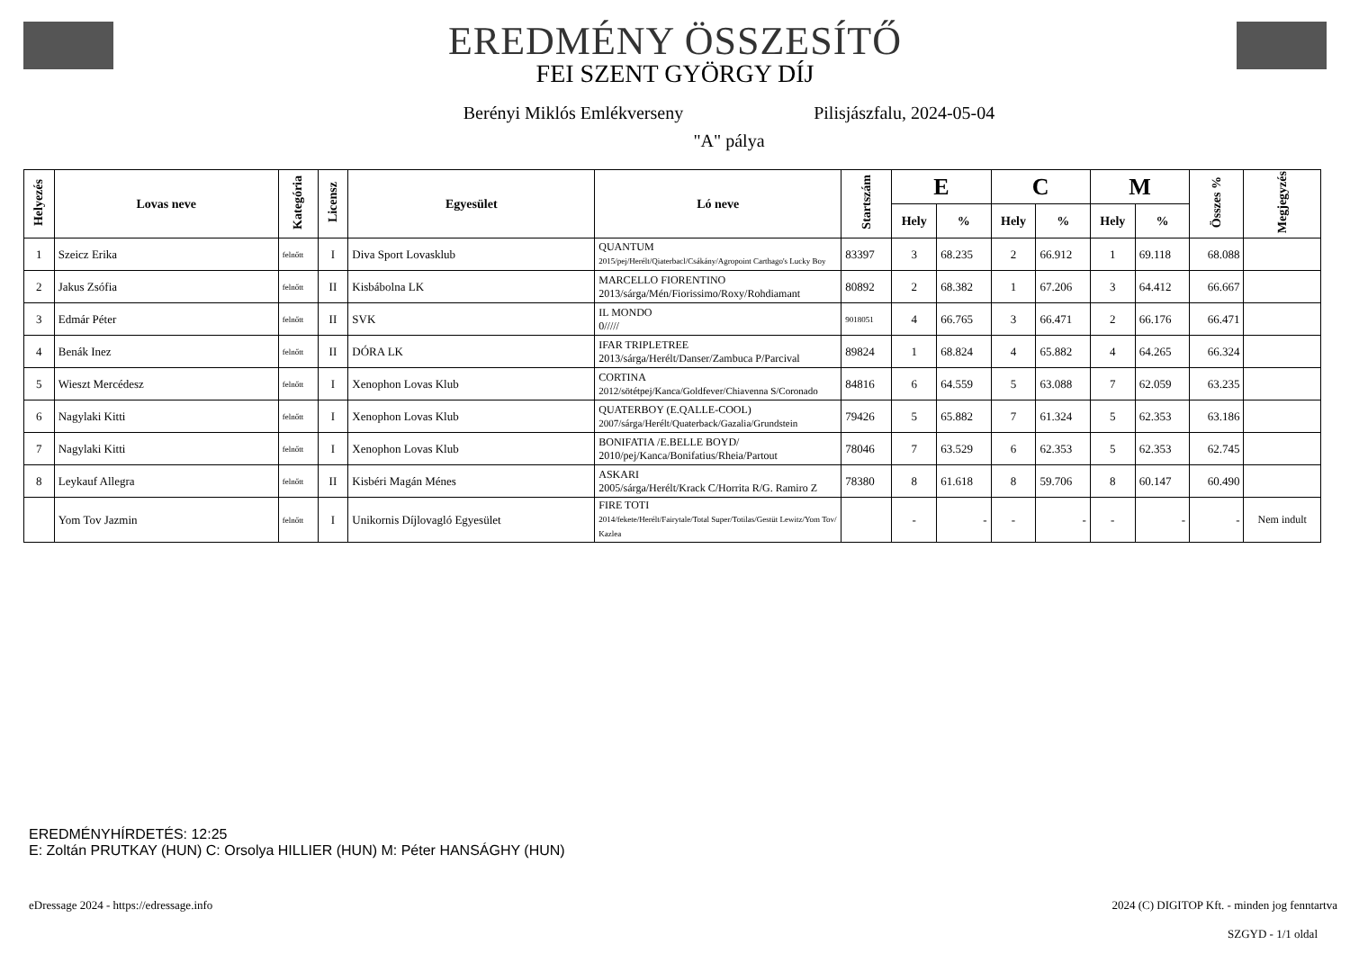EREDMÉNY ÖSSZESÍTŐ
FEI SZENT GYÖRGY DÍJ
Berényi Miklós Emlékverseny Pilisjászfalu, 2024-05-04
"A" pálya
| Helyezés | Lovas neve | Kategória | Licensz | Egyesület | Ló neve | Startszám | E | | C | | M | | Összes % | Megjegyzés |
| --- | --- | --- | --- | --- | --- | --- | --- | --- | --- | --- | --- | --- | --- | --- |
| | | | | | | | Hely | % | Hely | % | Hely | % | | |
| 1 | Szeicz Erika | felnőtt | I | Diva Sport Lovasklub | QUANTUM 2015/pej/Herélt/Qiaterbacl/Csákány/Agropoint Carthago's Lucky Boy | 83397 | 3 | 68.235 | 2 | 66.912 | 1 | 69.118 | 68.088 | |
| 2 | Jakus Zsófia | felnőtt | II | Kisbábolna LK | MARCELLO FIORENTINO 2013/sárga/Mén/Fiorissimo/Roxy/Rohdiamant | 80892 | 2 | 68.382 | 1 | 67.206 | 3 | 64.412 | 66.667 | |
| 3 | Edmár Péter | felnőtt | II | SVK | IL MONDO 0///// | 9018051 | 4 | 66.765 | 3 | 66.471 | 2 | 66.176 | 66.471 | |
| 4 | Benák Inez | felnőtt | II | DÓRA LK | IFAR TRIPLETREE 2013/sárga/Herélt/Danser/Zambuca P/Parcival | 89824 | 1 | 68.824 | 4 | 65.882 | 4 | 64.265 | 66.324 | |
| 5 | Wieszt Mercédesz | felnőtt | I | Xenophon Lovas Klub | CORTINA 2012/sötétpej/Kanca/Goldfever/Chiavenna S/Coronado | 84816 | 6 | 64.559 | 5 | 63.088 | 7 | 62.059 | 63.235 | |
| 6 | Nagylaki Kitti | felnőtt | I | Xenophon Lovas Klub | QUATERBOY (E.QALLE-COOL) 2007/sárga/Herélt/Quaterback/Gazalia/Grundstein | 79426 | 5 | 65.882 | 7 | 61.324 | 5 | 62.353 | 63.186 | |
| 7 | Nagylaki Kitti | felnőtt | I | Xenophon Lovas Klub | BONIFATIA /E.BELLE BOYD/ 2010/pej/Kanca/Bonifatius/Rheia/Partout | 78046 | 7 | 63.529 | 6 | 62.353 | 5 | 62.353 | 62.745 | |
| 8 | Leykauf Allegra | felnőtt | II | Kisbéri Magán Ménes | ASKARI 2005/sárga/Herélt/Krack C/Horrita R/G. Ramiro Z | 78380 | 8 | 61.618 | 8 | 59.706 | 8 | 60.147 | 60.490 | |
| | Yom Tov Jazmin | felnőtt | I | Unikornis Díjlovagló Egyesület | FIRE TOTI 2014/fekete/Herélt/Fairytale/Total Super/Totilas/Gestüt Lewitz/Yom Tov/ Kazlea | | - | - | - | - | - | - | - | Nem indult |
EREDMÉNYHÍRDETÉS: 12:25
E: Zoltán PRUTKAY (HUN) C: Orsolya HILLIER (HUN) M: Péter HANSÁGHY (HUN)
eDressage 2024 - https://edressage.info
2024 (C) DIGITOP Kft. - minden jog fenntartva
SZGYD - 1/1 oldal